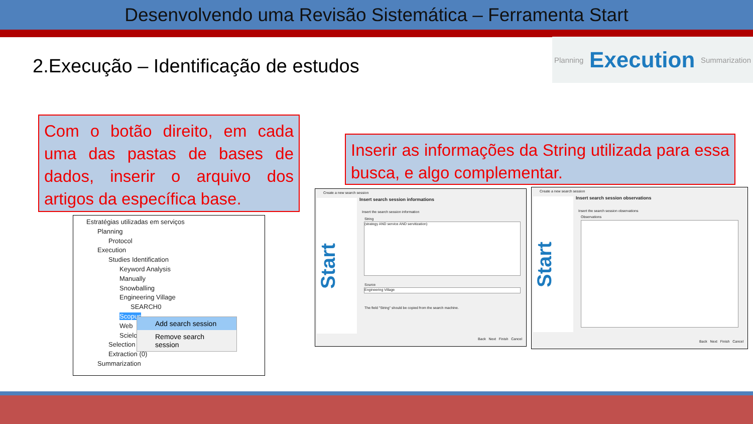Desenvolvendo uma Revisão Sistemática – Ferramenta Start
2.Execução – Identificação de estudos
Planning Execution Summarization
Com o botão direito, em cada uma das pastas de bases de dados, inserir o arquivo dos artigos da específica base.
Inserir as informações da String utilizada para essa busca, e algo complementar.
Estratégias utilizadas em serviços
Planning
Protocol
Execution
Studies Identification
Keyword Analysis
Manually
Snowballing
Engineering Village
SEARCH0
Scopus
Web
Scielo
Selection
Extraction (0)
Summarization
Add search session
Remove search session
Create a new search session
Start
Insert search session informations
Insert the search session information
String
(strategy AND service AND servitization)
Source
Engineering Village
The field "String" should be copied from the search machine.
Back Next Finish Cancel
Create a new search session
Start
Insert search session observations
Insert the search session observations
Observations
Back Next Finish Cancel